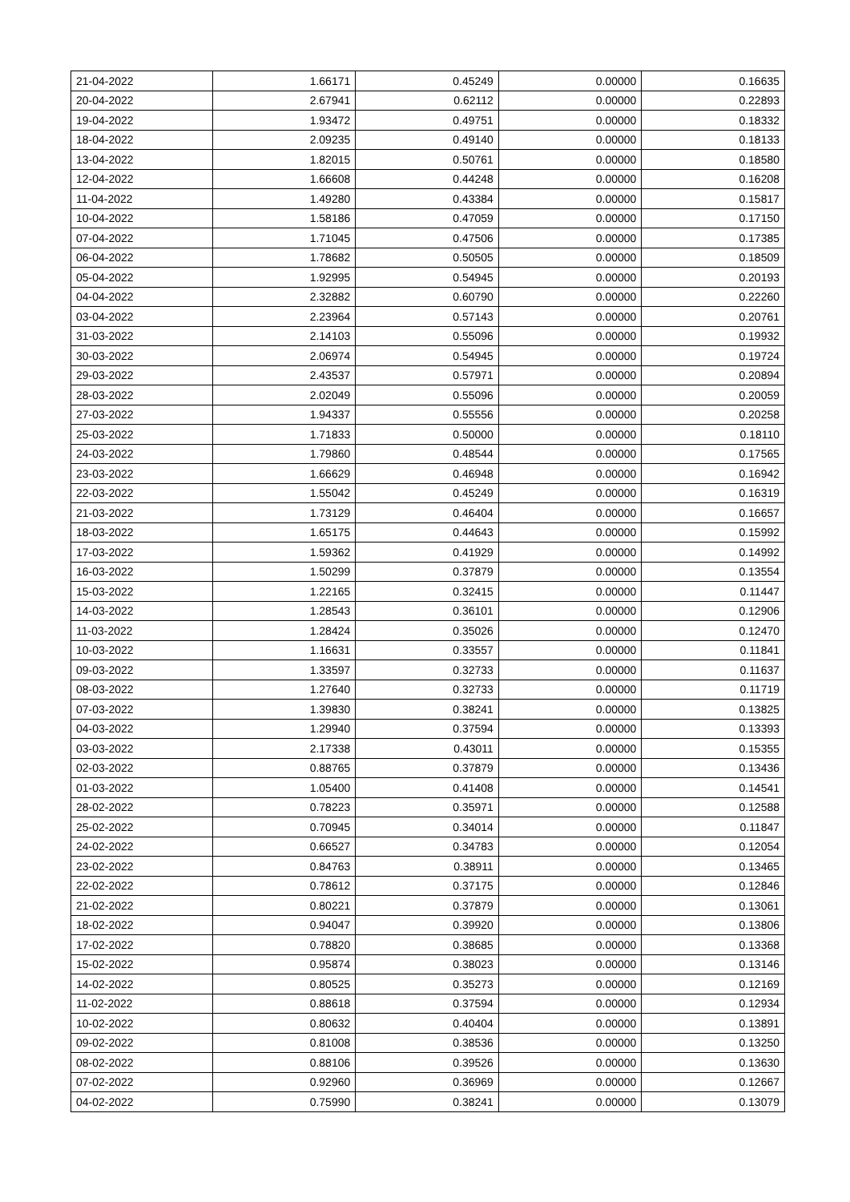| 21-04-2022 | 1.66171 | 0.45249 | 0.00000 | 0.16635 |
| 20-04-2022 | 2.67941 | 0.62112 | 0.00000 | 0.22893 |
| 19-04-2022 | 1.93472 | 0.49751 | 0.00000 | 0.18332 |
| 18-04-2022 | 2.09235 | 0.49140 | 0.00000 | 0.18133 |
| 13-04-2022 | 1.82015 | 0.50761 | 0.00000 | 0.18580 |
| 12-04-2022 | 1.66608 | 0.44248 | 0.00000 | 0.16208 |
| 11-04-2022 | 1.49280 | 0.43384 | 0.00000 | 0.15817 |
| 10-04-2022 | 1.58186 | 0.47059 | 0.00000 | 0.17150 |
| 07-04-2022 | 1.71045 | 0.47506 | 0.00000 | 0.17385 |
| 06-04-2022 | 1.78682 | 0.50505 | 0.00000 | 0.18509 |
| 05-04-2022 | 1.92995 | 0.54945 | 0.00000 | 0.20193 |
| 04-04-2022 | 2.32882 | 0.60790 | 0.00000 | 0.22260 |
| 03-04-2022 | 2.23964 | 0.57143 | 0.00000 | 0.20761 |
| 31-03-2022 | 2.14103 | 0.55096 | 0.00000 | 0.19932 |
| 30-03-2022 | 2.06974 | 0.54945 | 0.00000 | 0.19724 |
| 29-03-2022 | 2.43537 | 0.57971 | 0.00000 | 0.20894 |
| 28-03-2022 | 2.02049 | 0.55096 | 0.00000 | 0.20059 |
| 27-03-2022 | 1.94337 | 0.55556 | 0.00000 | 0.20258 |
| 25-03-2022 | 1.71833 | 0.50000 | 0.00000 | 0.18110 |
| 24-03-2022 | 1.79860 | 0.48544 | 0.00000 | 0.17565 |
| 23-03-2022 | 1.66629 | 0.46948 | 0.00000 | 0.16942 |
| 22-03-2022 | 1.55042 | 0.45249 | 0.00000 | 0.16319 |
| 21-03-2022 | 1.73129 | 0.46404 | 0.00000 | 0.16657 |
| 18-03-2022 | 1.65175 | 0.44643 | 0.00000 | 0.15992 |
| 17-03-2022 | 1.59362 | 0.41929 | 0.00000 | 0.14992 |
| 16-03-2022 | 1.50299 | 0.37879 | 0.00000 | 0.13554 |
| 15-03-2022 | 1.22165 | 0.32415 | 0.00000 | 0.11447 |
| 14-03-2022 | 1.28543 | 0.36101 | 0.00000 | 0.12906 |
| 11-03-2022 | 1.28424 | 0.35026 | 0.00000 | 0.12470 |
| 10-03-2022 | 1.16631 | 0.33557 | 0.00000 | 0.11841 |
| 09-03-2022 | 1.33597 | 0.32733 | 0.00000 | 0.11637 |
| 08-03-2022 | 1.27640 | 0.32733 | 0.00000 | 0.11719 |
| 07-03-2022 | 1.39830 | 0.38241 | 0.00000 | 0.13825 |
| 04-03-2022 | 1.29940 | 0.37594 | 0.00000 | 0.13393 |
| 03-03-2022 | 2.17338 | 0.43011 | 0.00000 | 0.15355 |
| 02-03-2022 | 0.88765 | 0.37879 | 0.00000 | 0.13436 |
| 01-03-2022 | 1.05400 | 0.41408 | 0.00000 | 0.14541 |
| 28-02-2022 | 0.78223 | 0.35971 | 0.00000 | 0.12588 |
| 25-02-2022 | 0.70945 | 0.34014 | 0.00000 | 0.11847 |
| 24-02-2022 | 0.66527 | 0.34783 | 0.00000 | 0.12054 |
| 23-02-2022 | 0.84763 | 0.38911 | 0.00000 | 0.13465 |
| 22-02-2022 | 0.78612 | 0.37175 | 0.00000 | 0.12846 |
| 21-02-2022 | 0.80221 | 0.37879 | 0.00000 | 0.13061 |
| 18-02-2022 | 0.94047 | 0.39920 | 0.00000 | 0.13806 |
| 17-02-2022 | 0.78820 | 0.38685 | 0.00000 | 0.13368 |
| 15-02-2022 | 0.95874 | 0.38023 | 0.00000 | 0.13146 |
| 14-02-2022 | 0.80525 | 0.35273 | 0.00000 | 0.12169 |
| 11-02-2022 | 0.88618 | 0.37594 | 0.00000 | 0.12934 |
| 10-02-2022 | 0.80632 | 0.40404 | 0.00000 | 0.13891 |
| 09-02-2022 | 0.81008 | 0.38536 | 0.00000 | 0.13250 |
| 08-02-2022 | 0.88106 | 0.39526 | 0.00000 | 0.13630 |
| 07-02-2022 | 0.92960 | 0.36969 | 0.00000 | 0.12667 |
| 04-02-2022 | 0.75990 | 0.38241 | 0.00000 | 0.13079 |